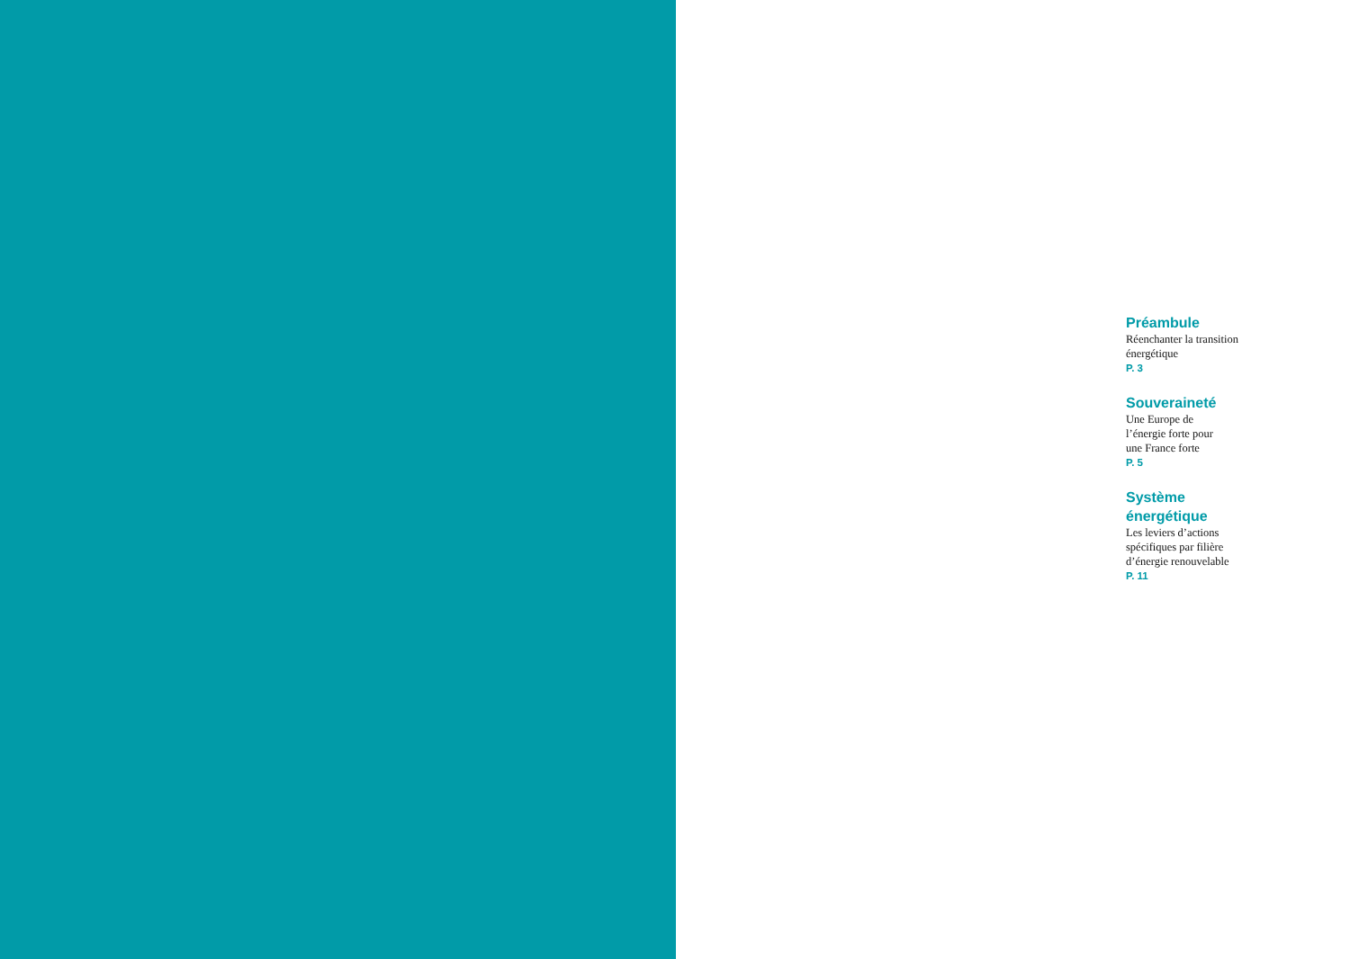Préambule
Réenchanter la transition
énergétique
P. 3
Souveraineté
Une Europe de
l’énergie forte pour
une France forte
P. 5
Système
énergétique
Les leviers d’actions
spécifiques par filière
d’énergie renouvelable
P. 11